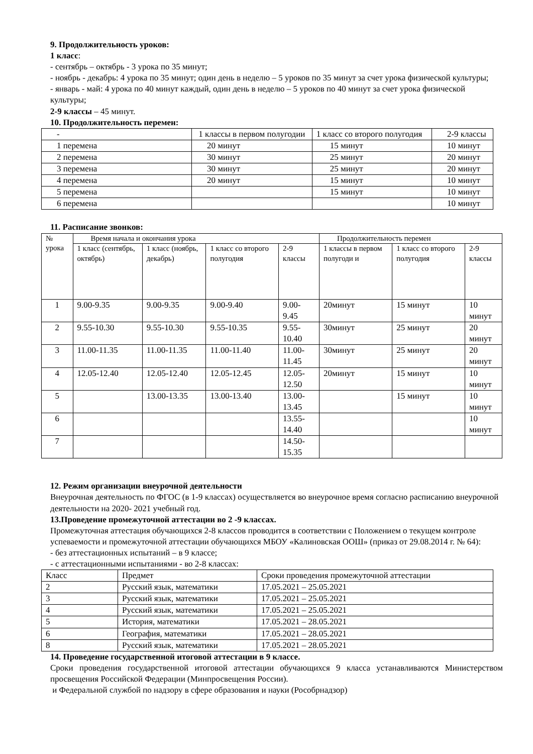9. Продолжительность уроков:
1 класс:
- сентябрь – октябрь - 3 урока по 35 минут;
- ноябрь - декабрь: 4 урока по 35 минут; один день в неделю – 5 уроков по 35 минут за счет урока физической культуры;
- январь - май: 4 урока по 40 минут каждый, один день в неделю – 5 уроков по 40 минут за счет урока физической культуры;
2-9 классы – 45 минут.
10. Продолжительность перемен:
| - | 1 классы в первом полугодии | 1 класс со второго полугодия | 2-9 классы |
| --- | --- | --- | --- |
| 1 перемена | 20 минут | 15 минут | 10 минут |
| 2 перемена | 30 минут | 25 минут | 20 минут |
| 3 перемена | 30 минут | 25 минут | 20 минут |
| 4 перемена | 20 минут | 15 минут | 10 минут |
| 5 перемена | | 15 минут | 10 минут |
| 6 перемена | | | 10 минут |
11. Расписание звонков:
| № урока | Время начала и окончания урока | | | | Продолжительность перемен | | |
| --- | --- | --- | --- | --- | --- | --- | --- |
| | 1 класс (сентябрь, октябрь) | 1 класс (ноябрь, декабрь) | 1 класс со второго полугодия | 2-9 классы | 1 классы в первом полугоди и | 1 класс со второго полугодия | 2-9 классы |
| 1 | 9.00-9.35 | 9.00-9.35 | 9.00-9.40 | 9.00-9.45 | 20минут | 15 минут | 10 минут |
| 2 | 9.55-10.30 | 9.55-10.30 | 9.55-10.35 | 9.55-10.40 | 30минут | 25 минут | 20 минут |
| 3 | 11.00-11.35 | 11.00-11.35 | 11.00-11.40 | 11.00-11.45 | 30минут | 25 минут | 20 минут |
| 4 | 12.05-12.40 | 12.05-12.40 | 12.05-12.45 | 12.05-12.50 | 20минут | 15 минут | 10 минут |
| 5 | | 13.00-13.35 | 13.00-13.40 | 13.00-13.45 | | 15 минут | 10 минут |
| 6 | | | | 13.55-14.40 | | | 10 минут |
| 7 | | | | 14.50-15.35 | | | |
12. Режим организации внеурочной деятельности
Внеурочная деятельность по ФГОС (в 1-9 классах) осуществляется во внеурочное время согласно расписанию внеурочной деятельности на 2020- 2021 учебный год.
13.Проведение промежуточной аттестации во 2 -9 классах.
Промежуточная аттестация обучающихся 2-8 классов проводится в соответствии с Положением о текущем контроле успеваемости и промежуточной аттестации обучающихся МБОУ «Калиновская ООШ» (приказ от 29.08.2014 г. № 64):
- без аттестационных испытаний – в 9 классе;
- с аттестационными испытаниями - во 2-8 классах:
| Класс | Предмет | Сроки проведения промежуточной аттестации |
| --- | --- | --- |
| 2 | Русский язык, математики | 17.05.2021 – 25.05.2021 |
| 3 | Русский язык, математики | 17.05.2021 – 25.05.2021 |
| 4 | Русский язык, математики | 17.05.2021 – 25.05.2021 |
| 5 | История, математики | 17.05.2021 – 28.05.2021 |
| 6 | География, математики | 17.05.2021 – 28.05.2021 |
| 8 | Русский язык, математики | 17.05.2021 – 28.05.2021 |
14. Проведение государственной итоговой аттестации в 9 классе.
Сроки проведения государственной итоговой аттестации обучающихся 9 класса устанавливаются Министерством просвещения Российской Федерации (Минпросвещения России).
и Федеральной службой по надзору в сфере образования и науки (Рособрнадзор)